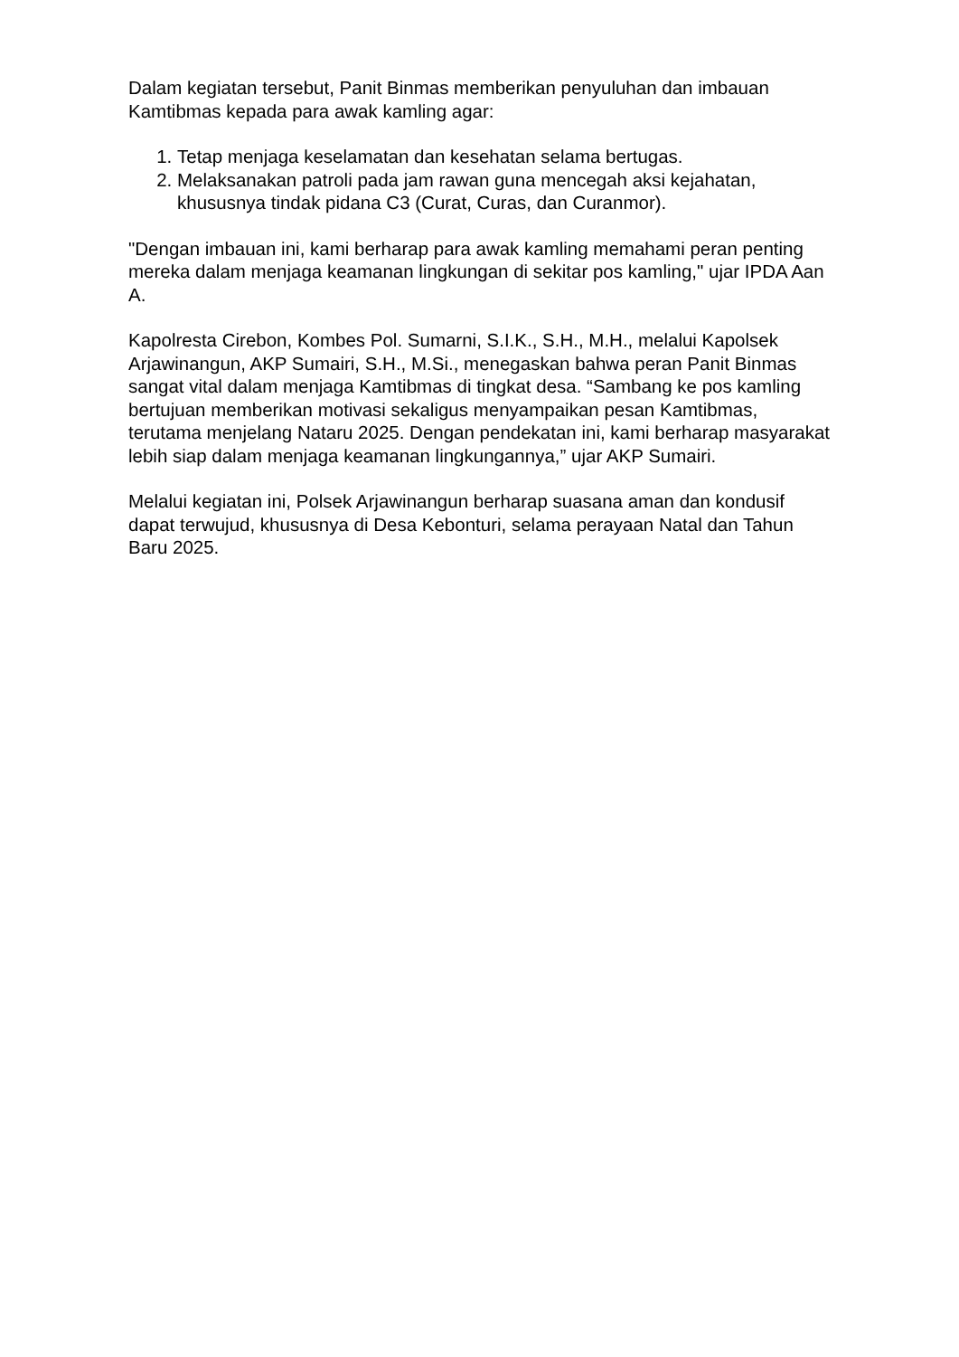Dalam kegiatan tersebut, Panit Binmas memberikan penyuluhan dan imbauan Kamtibmas kepada para awak kamling agar:
1. Tetap menjaga keselamatan dan kesehatan selama bertugas.
2. Melaksanakan patroli pada jam rawan guna mencegah aksi kejahatan, khususnya tindak pidana C3 (Curat, Curas, dan Curanmor).
"Dengan imbauan ini, kami berharap para awak kamling memahami peran penting mereka dalam menjaga keamanan lingkungan di sekitar pos kamling," ujar IPDA Aan A.
Kapolresta Cirebon, Kombes Pol. Sumarni, S.I.K., S.H., M.H., melalui Kapolsek Arjawinangun, AKP Sumairi, S.H., M.Si., menegaskan bahwa peran Panit Binmas sangat vital dalam menjaga Kamtibmas di tingkat desa. “Sambang ke pos kamling bertujuan memberikan motivasi sekaligus menyampaikan pesan Kamtibmas, terutama menjelang Nataru 2025. Dengan pendekatan ini, kami berharap masyarakat lebih siap dalam menjaga keamanan lingkungannya,” ujar AKP Sumairi.
Melalui kegiatan ini, Polsek Arjawinangun berharap suasana aman dan kondusif dapat terwujud, khususnya di Desa Kebonturi, selama perayaan Natal dan Tahun Baru 2025.